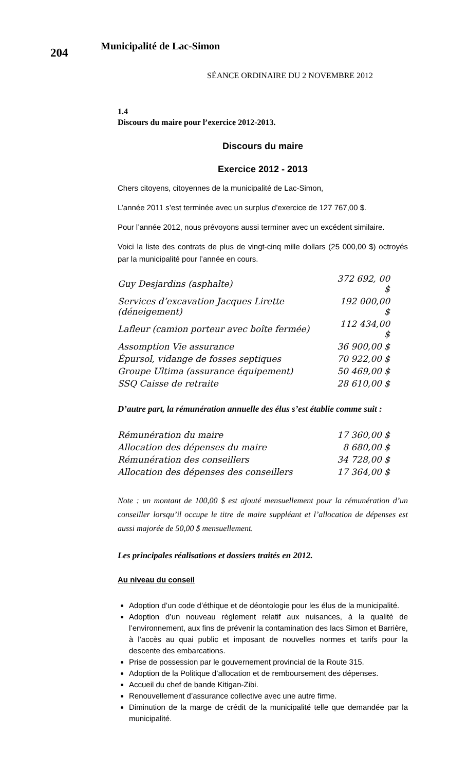204
Municipalité de Lac-Simon
SÉANCE ORDINAIRE DU 2 NOVEMBRE 2012
1.4
Discours du maire pour l’exercice 2012-2013.
Discours du maire
Exercice 2012 - 2013
Chers citoyens, citoyennes de la municipalité de Lac-Simon,
L’année 2011 s’est terminée avec un surplus d’exercice de 127 767,00 $.
Pour l’année 2012, nous prévoyons aussi terminer avec un excédent similaire.
Voici la liste des contrats de plus de vingt-cinq mille dollars (25 000,00 $) octroyés par la municipalité pour l’année en cours.
| Guy Desjardins (asphalte) | 372 692, 00 $ |
| Services d’excavation Jacques Lirette (déneigement) | 192 000,00 $ |
| Lafleur (camion porteur avec boîte fermée) | 112 434,00 $ |
| Assomption Vie assurance | 36 900,00 $ |
| Épursol, vidange de fosses septiques | 70 922,00 $ |
| Groupe Ultima (assurance équipement) | 50 469,00 $ |
| SSQ Caisse de retraite | 28 610,00 $ |
D’autre part, la rémunération annuelle des élus s’est établie comme suit :
| Rémunération du maire | 17 360,00 $ |
| Allocation des dépenses du maire | 8 680,00 $ |
| Rémunération des conseillers | 34 728,00 $ |
| Allocation des dépenses des conseillers | 17 364,00 $ |
Note : un montant de 100,00 $ est ajouté mensuellement pour la rémunération d’un conseiller lorsqu’il occupe le titre de maire suppléant et l’allocation de dépenses est aussi majorée de 50,00 $ mensuellement.
Les principales réalisations et dossiers traités en 2012.
Au niveau du conseil
Adoption d’un code d’éthique et de déontologie pour les élus de la municipalité.
Adoption d’un nouveau règlement relatif aux nuisances, à la qualité de l’environnement, aux fins de prévenir la contamination des lacs Simon et Barrière, à l’accès au quai public et imposant de nouvelles normes et tarifs pour la descente des embarcations.
Prise de possession par le gouvernement provincial de la Route 315.
Adoption de la Politique d’allocation et de remboursement des dépenses.
Accueil du chef de bande Kitigan-Zibi.
Renouvellement d’assurance collective avec une autre firme.
Diminution de la marge de crédit de la municipalité telle que demandée par la municipalité.